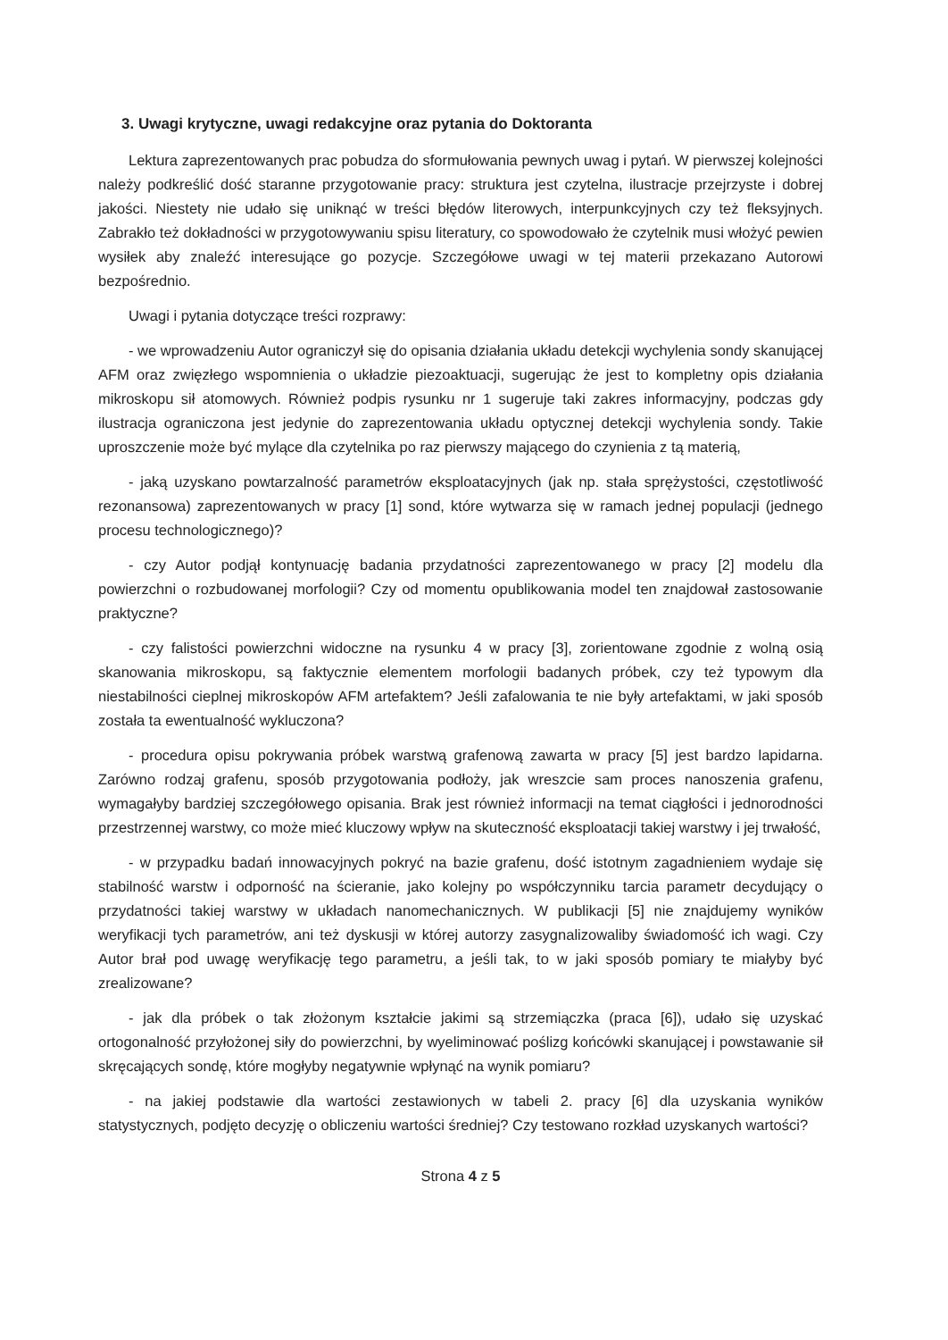3. Uwagi krytyczne, uwagi redakcyjne oraz pytania do Doktoranta
Lektura zaprezentowanych prac pobudza do sformułowania pewnych uwag i pytań. W pierwszej kolejności należy podkreślić dość staranne przygotowanie pracy: struktura jest czytelna, ilustracje przejrzyste i dobrej jakości. Niestety nie udało się uniknąć w treści błędów literowych, interpunkcyjnych czy też fleksyjnych. Zabrakło też dokładności w przygotowywaniu spisu literatury, co spowodowało że czytelnik musi włożyć pewien wysiłek aby znaleźć interesujące go pozycje. Szczegółowe uwagi w tej materii przekazano Autorowi bezpośrednio.
Uwagi i pytania dotyczące treści rozprawy:
- we wprowadzeniu Autor ograniczył się do opisania działania układu detekcji wychylenia sondy skanującej AFM oraz zwięzłego wspomnienia o układzie piezoaktuacji, sugerując że jest to kompletny opis działania mikroskopu sił atomowych. Również podpis rysunku nr 1 sugeruje taki zakres informacyjny, podczas gdy ilustracja ograniczona jest jedynie do zaprezentowania układu optycznej detekcji wychylenia sondy. Takie uproszczenie może być mylące dla czytelnika po raz pierwszy mającego do czynienia z tą materią,
- jaką uzyskano powtarzalność parametrów eksploatacyjnych (jak np. stała sprężystości, częstotliwość rezonansowa) zaprezentowanych w pracy [1] sond, które wytwarza się w ramach jednej populacji (jednego procesu technologicznego)?
- czy Autor podjął kontynuację badania przydatności zaprezentowanego w pracy [2] modelu dla powierzchni o rozbudowanej morfologii? Czy od momentu opublikowania model ten znajdował zastosowanie praktyczne?
- czy falistości powierzchni widoczne na rysunku 4 w pracy [3], zorientowane zgodnie z wolną osią skanowania mikroskopu, są faktycznie elementem morfologii badanych próbek, czy też typowym dla niestabilności cieplnej mikroskopów AFM artefaktem? Jeśli zafalowania te nie były artefaktami, w jaki sposób została ta ewentualność wykluczona?
- procedura opisu pokrywania próbek warstwą grafenową zawarta w pracy [5] jest bardzo lapidarna. Zarówno rodzaj grafenu, sposób przygotowania podłoży, jak wreszcie sam proces nanoszenia grafenu, wymagałyby bardziej szczegółowego opisania. Brak jest również informacji na temat ciągłości i jednorodności przestrzennej warstwy, co może mieć kluczowy wpływ na skuteczność eksploatacji takiej warstwy i jej trwałość,
- w przypadku badań innowacyjnych pokryć na bazie grafenu, dość istotnym zagadnieniem wydaje się stabilność warstw i odporność na ścieranie, jako kolejny po współczynniku tarcia parametr decydujący o przydatności takiej warstwy w układach nanomechanicznych. W publikacji [5] nie znajdujemy wyników weryfikacji tych parametrów, ani też dyskusji w której autorzy zasygnalizowaliby świadomość ich wagi. Czy Autor brał pod uwagę weryfikację tego parametru, a jeśli tak, to w jaki sposób pomiary te miałyby być zrealizowane?
- jak dla próbek o tak złożonym kształcie jakimi są strzemiączka (praca [6]), udało się uzyskać ortogonalność przyłożonej siły do powierzchni, by wyeliminować poślizg końcówki skanującej i powstawanie sił skręcających sondę, które mogłyby negatywnie wpłynąć na wynik pomiaru?
- na jakiej podstawie dla wartości zestawionych w tabeli 2. pracy [6] dla uzyskania wyników statystycznych, podjęto decyzję o obliczeniu wartości średniej? Czy testowano rozkład uzyskanych wartości?
Strona 4 z 5